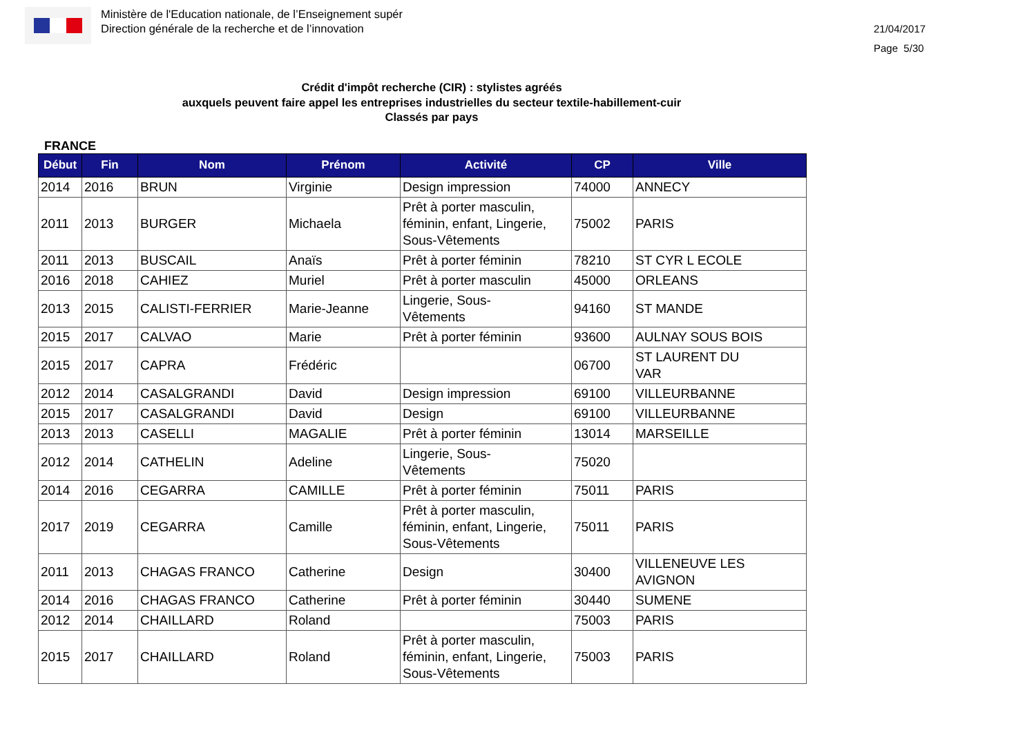Ministère de l'Education nationale, de l’Enseignement supér
Direction générale de la recherche et de l’innovation
21/04/2017
Page 5/30
Crédit d'impôt recherche (CIR) : stylistes agréés
auxquels peuvent faire appel les entreprises industrielles du secteur textile-habillement-cuir
Classés par pays
FRANCE
| Début | Fin | Nom | Prénom | Activité | CP | Ville |
| --- | --- | --- | --- | --- | --- | --- |
| 2014 | 2016 | BRUN | Virginie | Design impression | 74000 | ANNECY |
| 2011 | 2013 | BURGER | Michaela | Prêt à porter masculin, féminin, enfant, Lingerie, Sous-Vêtements | 75002 | PARIS |
| 2011 | 2013 | BUSCAIL | Anaïs | Prêt à porter féminin | 78210 | ST CYR L ECOLE |
| 2016 | 2018 | CAHIEZ | Muriel | Prêt à porter masculin | 45000 | ORLEANS |
| 2013 | 2015 | CALISTI-FERRIER | Marie-Jeanne | Lingerie, Sous- Vêtements | 94160 | ST MANDE |
| 2015 | 2017 | CALVAO | Marie | Prêt à porter féminin | 93600 | AULNAY SOUS BOIS |
| 2015 | 2017 | CAPRA | Frédéric | | 06700 | ST LAURENT DU VAR |
| 2012 | 2014 | CASALGRANDI | David | Design impression | 69100 | VILLEURBANNE |
| 2015 | 2017 | CASALGRANDI | David | Design | 69100 | VILLEURBANNE |
| 2013 | 2013 | CASELLI | MAGALIE | Prêt à porter féminin | 13014 | MARSEILLE |
| 2012 | 2014 | CATHELIN | Adeline | Lingerie, Sous- Vêtements | 75020 | |
| 2014 | 2016 | CEGARRA | CAMILLE | Prêt à porter féminin | 75011 | PARIS |
| 2017 | 2019 | CEGARRA | Camille | Prêt à porter masculin, féminin, enfant, Lingerie, Sous-Vêtements | 75011 | PARIS |
| 2011 | 2013 | CHAGAS FRANCO | Catherine | Design | 30400 | VILLENEUVE LES AVIGNON |
| 2014 | 2016 | CHAGAS FRANCO | Catherine | Prêt à porter féminin | 30440 | SUMENE |
| 2012 | 2014 | CHAILLARD | Roland | | 75003 | PARIS |
| 2015 | 2017 | CHAILLARD | Roland | Prêt à porter masculin, féminin, enfant, Lingerie, Sous-Vêtements | 75003 | PARIS |